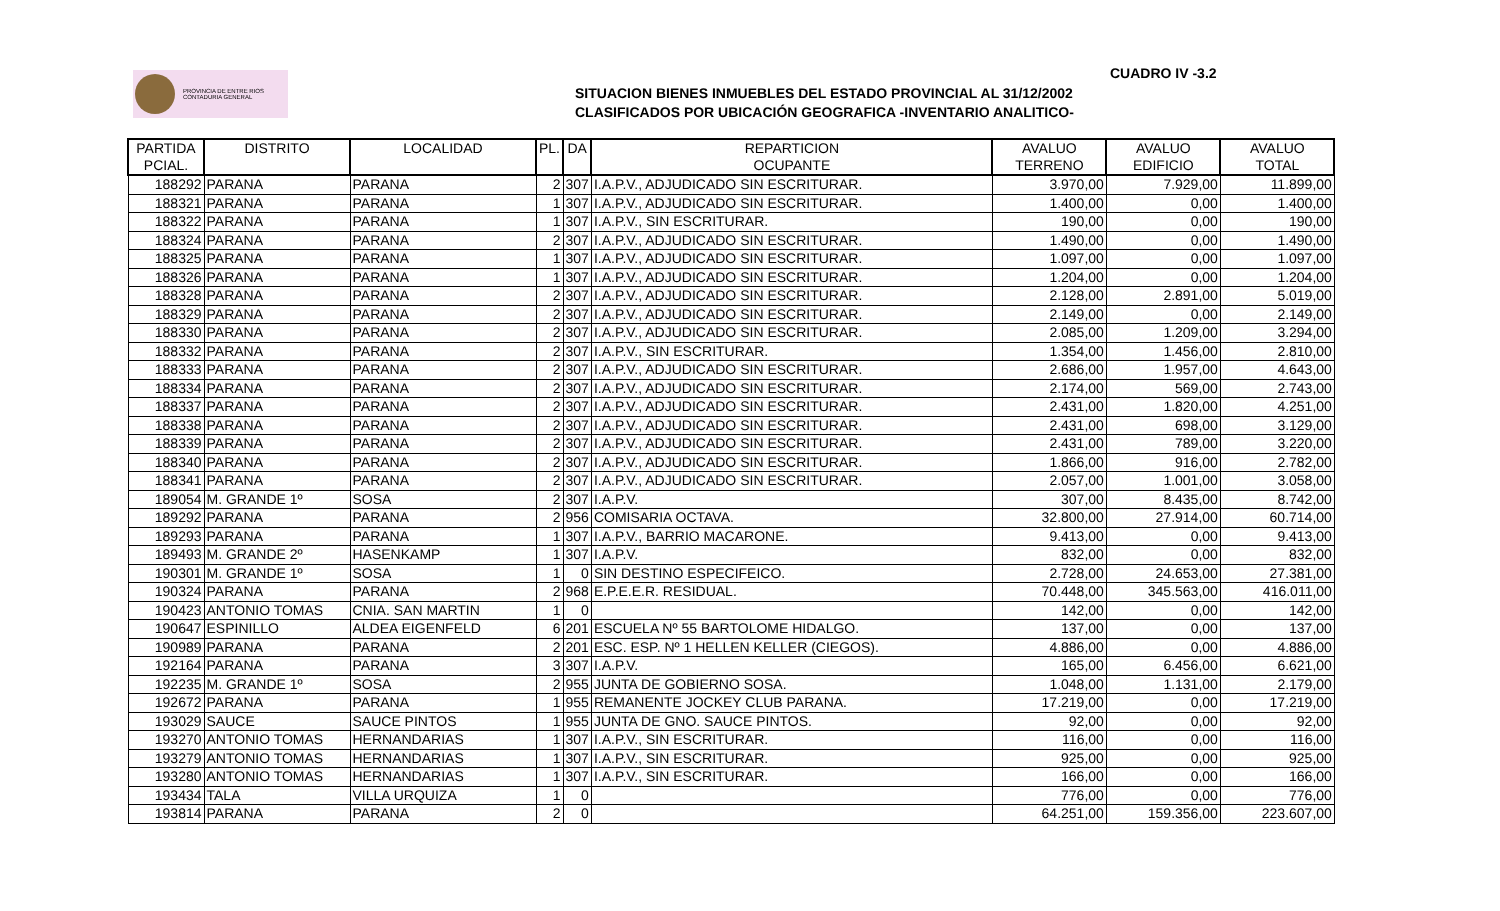PROVINCIA DE ENTRE RIOS
CONTADURIA GENERAL
CUADRO IV -3.2
SITUACION BIENES INMUEBLES DEL ESTADO PROVINCIAL AL 31/12/2002
CLASIFICADOS POR UBICACIÓN GEOGRAFICA -INVENTARIO ANALITICO-
| PARTIDA PCIAL. | DISTRITO | LOCALIDAD | PL. | DA | REPARTICION OCUPANTE | AVALUO TERRENO | AVALUO EDIFICIO | AVALUO TOTAL |
| --- | --- | --- | --- | --- | --- | --- | --- | --- |
| 188292 | PARANA | PARANA | 2 | 307 | I.A.P.V., ADJUDICADO SIN ESCRITURAR. | 3.970,00 | 7.929,00 | 11.899,00 |
| 188321 | PARANA | PARANA | 1 | 307 | I.A.P.V., ADJUDICADO SIN ESCRITURAR. | 1.400,00 | 0,00 | 1.400,00 |
| 188322 | PARANA | PARANA | 1 | 307 | I.A.P.V., SIN ESCRITURAR. | 190,00 | 0,00 | 190,00 |
| 188324 | PARANA | PARANA | 2 | 307 | I.A.P.V., ADJUDICADO SIN ESCRITURAR. | 1.490,00 | 0,00 | 1.490,00 |
| 188325 | PARANA | PARANA | 1 | 307 | I.A.P.V., ADJUDICADO SIN ESCRITURAR. | 1.097,00 | 0,00 | 1.097,00 |
| 188326 | PARANA | PARANA | 1 | 307 | I.A.P.V., ADJUDICADO SIN ESCRITURAR. | 1.204,00 | 0,00 | 1.204,00 |
| 188328 | PARANA | PARANA | 2 | 307 | I.A.P.V., ADJUDICADO SIN ESCRITURAR. | 2.128,00 | 2.891,00 | 5.019,00 |
| 188329 | PARANA | PARANA | 2 | 307 | I.A.P.V., ADJUDICADO SIN ESCRITURAR. | 2.149,00 | 0,00 | 2.149,00 |
| 188330 | PARANA | PARANA | 2 | 307 | I.A.P.V., ADJUDICADO SIN ESCRITURAR. | 2.085,00 | 1.209,00 | 3.294,00 |
| 188332 | PARANA | PARANA | 2 | 307 | I.A.P.V., SIN ESCRITURAR. | 1.354,00 | 1.456,00 | 2.810,00 |
| 188333 | PARANA | PARANA | 2 | 307 | I.A.P.V., ADJUDICADO SIN ESCRITURAR. | 2.686,00 | 1.957,00 | 4.643,00 |
| 188334 | PARANA | PARANA | 2 | 307 | I.A.P.V., ADJUDICADO SIN ESCRITURAR. | 2.174,00 | 569,00 | 2.743,00 |
| 188337 | PARANA | PARANA | 2 | 307 | I.A.P.V., ADJUDICADO SIN ESCRITURAR. | 2.431,00 | 1.820,00 | 4.251,00 |
| 188338 | PARANA | PARANA | 2 | 307 | I.A.P.V., ADJUDICADO SIN ESCRITURAR. | 2.431,00 | 698,00 | 3.129,00 |
| 188339 | PARANA | PARANA | 2 | 307 | I.A.P.V., ADJUDICADO SIN ESCRITURAR. | 2.431,00 | 789,00 | 3.220,00 |
| 188340 | PARANA | PARANA | 2 | 307 | I.A.P.V., ADJUDICADO SIN ESCRITURAR. | 1.866,00 | 916,00 | 2.782,00 |
| 188341 | PARANA | PARANA | 2 | 307 | I.A.P.V., ADJUDICADO SIN ESCRITURAR. | 2.057,00 | 1.001,00 | 3.058,00 |
| 189054 | M. GRANDE 1º | SOSA | 2 | 307 | I.A.P.V. | 307,00 | 8.435,00 | 8.742,00 |
| 189292 | PARANA | PARANA | 2 | 956 | COMISARIA OCTAVA. | 32.800,00 | 27.914,00 | 60.714,00 |
| 189293 | PARANA | PARANA | 1 | 307 | I.A.P.V., BARRIO MACARONE. | 9.413,00 | 0,00 | 9.413,00 |
| 189493 | M. GRANDE 2º | HASENKAMP | 1 | 307 | I.A.P.V. | 832,00 | 0,00 | 832,00 |
| 190301 | M. GRANDE 1º | SOSA | 1 | 0 | SIN DESTINO ESPECIFEICO. | 2.728,00 | 24.653,00 | 27.381,00 |
| 190324 | PARANA | PARANA | 2 | 968 | E.P.E.E.R. RESIDUAL. | 70.448,00 | 345.563,00 | 416.011,00 |
| 190423 | ANTONIO TOMAS | CNIA. SAN MARTIN | 1 | 0 | | 142,00 | 0,00 | 142,00 |
| 190647 | ESPINILLO | ALDEA EIGENFELD | 6 | 201 | ESCUELA Nº 55 BARTOLOME HIDALGO. | 137,00 | 0,00 | 137,00 |
| 190989 | PARANA | PARANA | 2 | 201 | ESC. ESP. Nº 1 HELLEN KELLER (CIEGOS). | 4.886,00 | 0,00 | 4.886,00 |
| 192164 | PARANA | PARANA | 3 | 307 | I.A.P.V. | 165,00 | 6.456,00 | 6.621,00 |
| 192235 | M. GRANDE 1º | SOSA | 2 | 955 | JUNTA DE GOBIERNO SOSA. | 1.048,00 | 1.131,00 | 2.179,00 |
| 192672 | PARANA | PARANA | 1 | 955 | REMANENTE JOCKEY CLUB PARANA. | 17.219,00 | 0,00 | 17.219,00 |
| 193029 | SAUCE | SAUCE PINTOS | 1 | 955 | JUNTA DE GNO. SAUCE PINTOS. | 92,00 | 0,00 | 92,00 |
| 193270 | ANTONIO TOMAS | HERNANDARIAS | 1 | 307 | I.A.P.V., SIN ESCRITURAR. | 116,00 | 0,00 | 116,00 |
| 193279 | ANTONIO TOMAS | HERNANDARIAS | 1 | 307 | I.A.P.V., SIN ESCRITURAR. | 925,00 | 0,00 | 925,00 |
| 193280 | ANTONIO TOMAS | HERNANDARIAS | 1 | 307 | I.A.P.V., SIN ESCRITURAR. | 166,00 | 0,00 | 166,00 |
| 193434 | TALA | VILLA URQUIZA | 1 | 0 | | 776,00 | 0,00 | 776,00 |
| 193814 | PARANA | PARANA | 2 | 0 | | 64.251,00 | 159.356,00 | 223.607,00 |